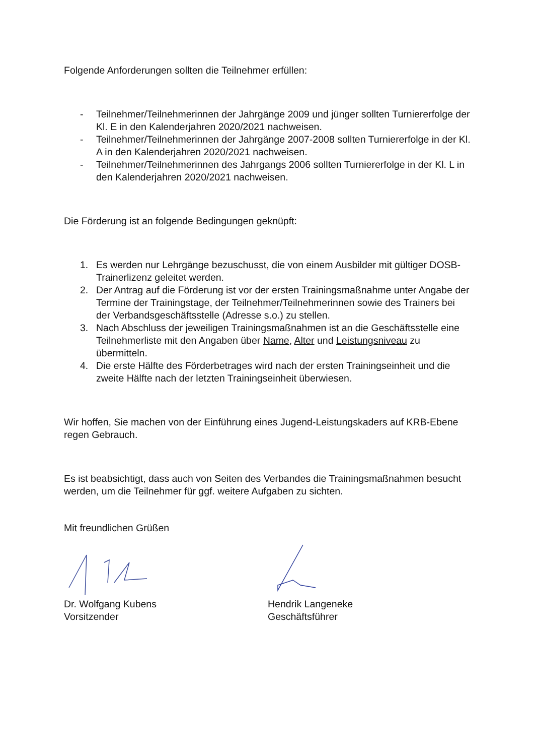Folgende Anforderungen sollten die Teilnehmer erfüllen:
- Teilnehmer/Teilnehmerinnen der Jahrgänge 2009 und jünger sollten Turniererfolge der Kl. E in den Kalenderjahren 2020/2021 nachweisen.
- Teilnehmer/Teilnehmerinnen der Jahrgänge 2007-2008 sollten Turniererfolge in der Kl. A in den Kalenderjahren 2020/2021 nachweisen.
- Teilnehmer/Teilnehmerinnen des Jahrgangs 2006 sollten Turniererfolge in der Kl. L in den Kalenderjahren 2020/2021 nachweisen.
Die Förderung ist an folgende Bedingungen geknüpft:
1. Es werden nur Lehrgänge bezuschusst, die von einem Ausbilder mit gültiger DOSB-Trainerlizenz geleitet werden.
2. Der Antrag auf die Förderung ist vor der ersten Trainingsmaßnahme unter Angabe der Termine der Trainingstage, der Teilnehmer/Teilnehmerinnen sowie des Trainers bei der Verbandsgeschäftsstelle (Adresse s.o.) zu stellen.
3. Nach Abschluss der jeweiligen Trainingsmaßnahmen ist an die Geschäftsstelle eine Teilnehmerliste mit den Angaben über Name, Alter und Leistungsniveau zu übermitteln.
4. Die erste Hälfte des Förderbetrages wird nach der ersten Trainingseinheit und die zweite Hälfte nach der letzten Trainingseinheit überwiesen.
Wir hoffen, Sie machen von der Einführung eines Jugend-Leistungskaders auf KRB-Ebene regen Gebrauch.
Es ist beabsichtigt, dass auch von Seiten des Verbandes die Trainingsmaßnahmen besucht werden, um die Teilnehmer für ggf. weitere Aufgaben zu sichten.
Mit freundlichen Grüßen
Dr. Wolfgang Kubens
Vorsitzender
Hendrik Langeneke
Geschäftsführer